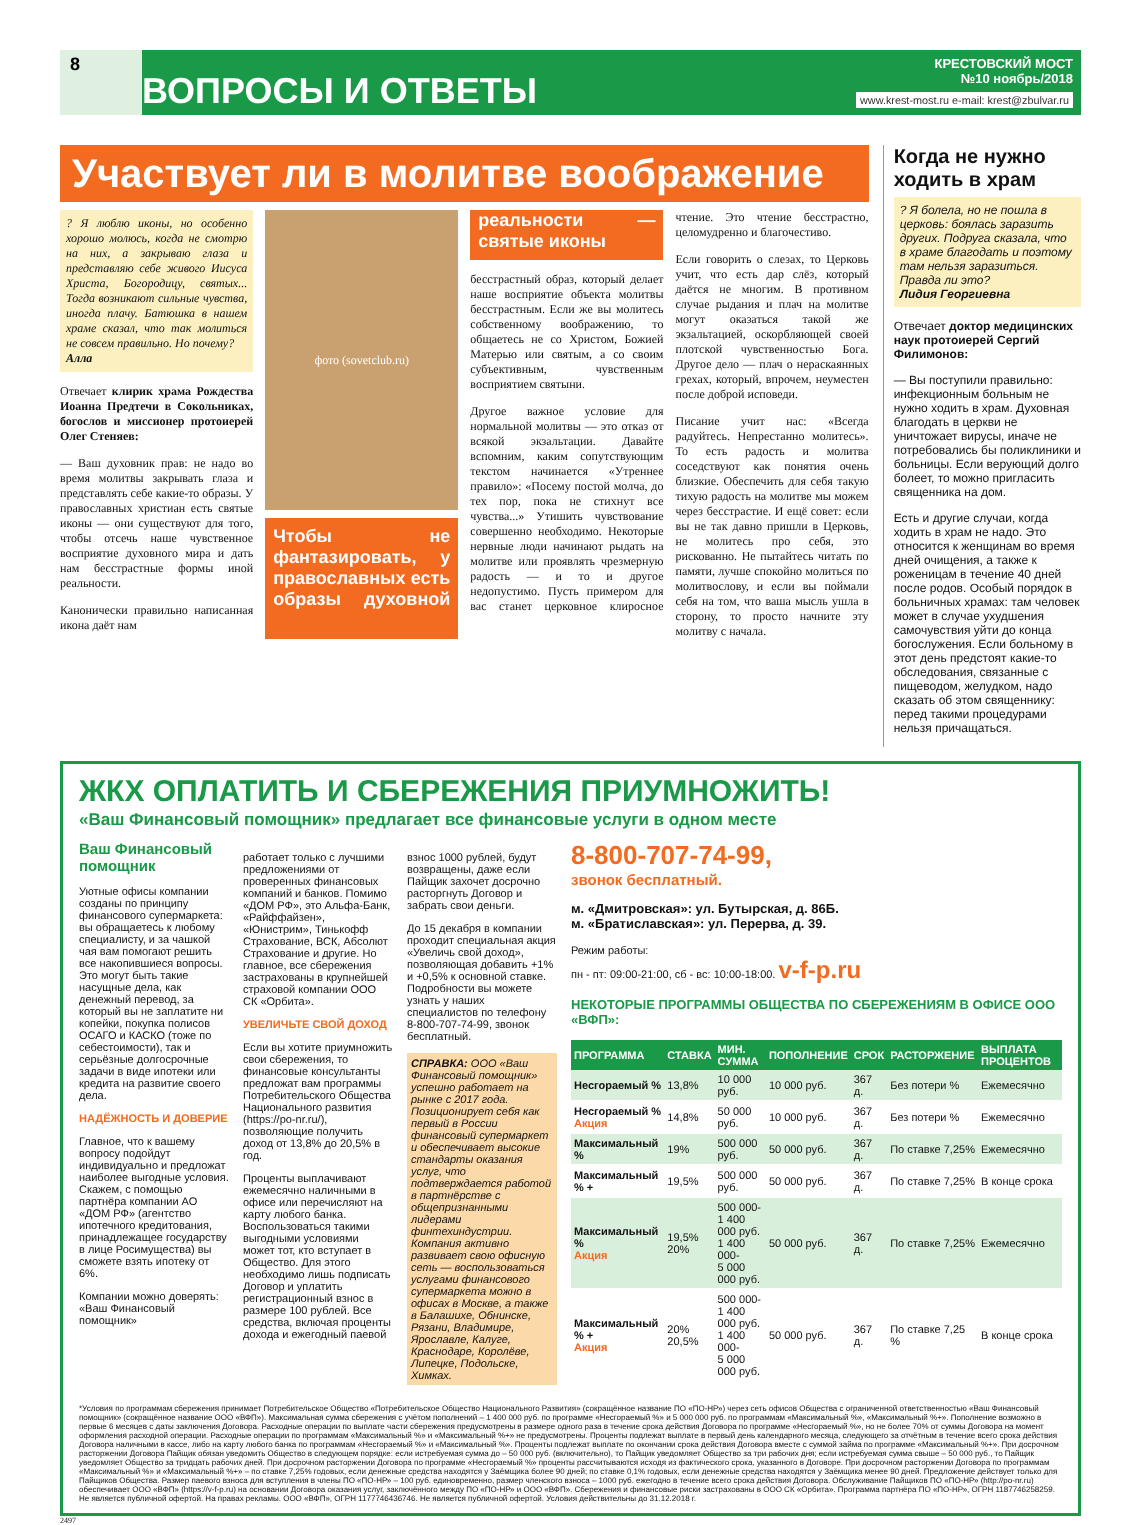8
ВОПРОСЫ И ОТВЕТЫ
КРЕСТОВСКИЙ МОСТ
№10 ноябрь/2018
www.krest-most.ru e-mail: krest@zbulvar.ru
Участвует ли в молитве воображение
? Я люблю иконы, но особенно хорошо молюсь, когда не смотрю на них, а закрываю глаза и представляю себе живого Иисуса Христа, Богородицу, святых... Тогда возникают сильные чувства, иногда плачу. Батюшка в нашем храме сказал, что так молиться не совсем правильно. Но почему?
Алла
Отвечает клирик храма Рождества Иоанна Предтечи в Сокольниках, богослов и миссионер протоиерей Олег Стеняев:
— Ваш духовник прав: не надо во время молитвы закрывать глаза и представлять себе какие-то образы. У православных христиан есть святые иконы — они существуют для того, чтобы отсечь наше чувственное восприятие духовного мира и дать нам бесстрастные формы иной реальности.
Канонически правильно написанная икона даёт нам
фото (sovetclub.ru)
Чтобы не фантазировать, у православных есть образы духовной реальности — святые иконы
бесстрастный образ, который делает наше восприятие объекта молитвы бесстрастным. Если же вы молитесь собственному воображению, то общаетесь не со Христом, Божией Матерью или святым, а со своим субъективным, чувственным восприятием святыни.
Другое важное условие для нормальной молитвы — это отказ от всякой экзальтации. Давайте вспомним, каким сопутствующим текстом начинается «Утреннее правило»: «Посему постой молча, до тех пор, пока не стихнут все чувства...» Утишить чувствование совершенно необходимо. Некоторые нервные люди начинают рыдать на молитве или проявлять чрезмерную радость — и то и другое недопустимо. Пусть примером для вас станет церковное клиросное чтение. Это чтение бесстрастно, целомудренно и благочестиво.
Если говорить о слезах, то Церковь учит, что есть дар слёз, который даётся не многим. В противном случае рыдания и плач на молитве могут оказаться такой же экзальтацией, оскорбляющей своей плотской чувственностью Бога. Другое дело — плач о нераскаянных грехах, который, впрочем, неуместен после доброй исповеди.
Писание учит нас: «Всегда радуйтесь. Непрестанно молитесь». То есть радость и молитва соседствуют как понятия очень близкие. Обеспечить для себя такую тихую радость на молитве мы можем через бесстрастие. И ещё совет: если вы не так давно пришли в Церковь, не молитесь про себя, это рискованно. Не пытайтесь читать по памяти, лучше спокойно молиться по молитвослову, и если вы поймали себя на том, что ваша мысль ушла в сторону, то просто начните эту молитву с начала.
Когда не нужно ходить в храм
? Я болела, но не пошла в церковь: боялась заразить других. Подруга сказала, что в храме благодать и поэтому там нельзя заразиться. Правда ли это?
Лидия Георгиевна
Отвечает доктор медицинских наук протоиерей Сергий Филимонов:
— Вы поступили правильно: инфекционным больным не нужно ходить в храм. Духовная благодать в церкви не уничтожает вирусы, иначе не потребовались бы поликлиники и больницы. Если верующий долго болеет, то можно пригласить священника на дом.
Есть и другие случаи, когда ходить в храм не надо. Это относится к женщинам во время дней очищения, а также к роженицам в течение 40 дней после родов. Особый порядок в больничных храмах: там человек может в случае ухудшения самочувствия уйти до конца богослужения. Если больному в этот день предстоят какие-то обследования, связанные с пищеводом, желудком, надо сказать об этом священнику: перед такими процедурами нельзя причащаться.
ЖКХ ОПЛАТИТЬ И СБЕРЕЖЕНИЯ ПРИУМНОЖИТЬ!
«Ваш Финансовый помощник» предлагает все финансовые услуги в одном месте
Ваш Финансовый помощник
Уютные офисы компании созданы по принципу финансового супермаркета: вы обращаетесь к любому специалисту, и за чашкой чая вам помогают решить все накопившиеся вопросы. Это могут быть такие насущные дела, как денежный перевод, за который вы не заплатите ни копейки, покупка полисов ОСАГО и КАСКО (тоже по себестоимости), так и серьёзные долгосрочные задачи в виде ипотеки или кредита на развитие своего дела.
НАДЁЖНОСТЬ И ДОВЕРИЕ
Главное, что к вашему вопросу подойдут индивидуально и предложат наиболее выгодные условия. Скажем, с помощью партнёра компании АО «ДОМ РФ» (агентство ипотечного кредитования, принадлежащее государству в лице Росимущества) вы сможете взять ипотеку от 6%.
Компании можно доверять: «Ваш Финансовый помощник»
работает только с лучшими предложениями от проверенных финансовых компаний и банков. Помимо «ДОМ РФ», это Альфа-Банк, «Райффайзен», «Юнистрим», Тинькофф Страхование, ВСК, Абсолют Страхование и другие. Но главное, все сбережения застрахованы в крупнейшей страховой компании ООО СК «Орбита».
УВЕЛИЧЬТЕ СВОЙ ДОХОД
Если вы хотите приумножить свои сбережения, то финансовые консультанты предложат вам программы Потребительского Общества Национального развития (https://po-nr.ru/), позволяющие получить доход от 13,8% до 20,5% в год.
Проценты выплачивают ежемесячно наличными в офисе или перечисляют на карту любого банка. Воспользоваться такими выгодными условиями может тот, кто вступает в Общество. Для этого необходимо лишь подписать Договор и уплатить регистрационный взнос в размере 100 рублей. Все средства, включая проценты дохода и ежегодный паевой
взнос 1000 рублей, будут возвращены, даже если Пайщик захочет досрочно расторгнуть Договор и забрать свои деньги.
До 15 декабря в компании проходит специальная акция «Увеличь свой доход», позволяющая добавить +1% и +0,5% к основной ставке. Подробности вы можете узнать у наших специалистов по телефону 8-800-707-74-99, звонок бесплатный.
СПРАВКА: ООО «Ваш Финансовый помощник» успешно работает на рынке с 2017 года. Позиционирует себя как первый в России финансовый супермаркет и обеспечивает высокие стандарты оказания услуг, что подтверждается работой в партнёрстве с общепризнанными лидерами финтехиндустрии. Компания активно развивает свою офисную сеть — воспользоваться услугами финансового супермаркета можно в офисах в Москве, а также в Балашихе, Обнинске, Рязани, Владимире, Ярославле, Калуге, Краснодаре, Королёве, Липецке, Подольске, Химках.
8-800-707-74-99,
звонок бесплатный.
м. «Дмитровская»: ул. Бутырская, д. 86Б.
м. «Братиславская»: ул. Перерва, д. 39.
Режим работы:
пн - пт: 09:00-21:00, сб - вс: 10:00-18:00. v-f-p.ru
НЕКОТОРЫЕ ПРОГРАММЫ ОБЩЕСТВА ПО СБЕРЕЖЕНИЯМ В ОФИСЕ ООО «ВФП»:
| ПРОГРАММА | СТАВКА | МИН. СУММА | ПОПОЛНЕНИЕ | СРОК | РАСТОРЖЕНИЕ | ВЫПЛАТА ПРОЦЕНТОВ |
| --- | --- | --- | --- | --- | --- | --- |
| Несгораемый % | 13,8% | 10 000 руб. | 10 000 руб. | 367 д. | Без потери % | Ежемесячно |
| Несгораемый % Акция | 14,8% | 50 000 руб. | 10 000 руб. | 367 д. | Без потери % | Ежемесячно |
| Максимальный % | 19% | 500 000 руб. | 50 000 руб. | 367 д. | По ставке 7,25% | Ежемесячно |
| Максимальный % + | 19,5% | 500 000 руб. | 50 000 руб. | 367 д. | По ставке 7,25% | В конце срока |
| Максимальный % Акция | 19,5% 20% | 500 000- 1 400 000 руб. 1 400 000- 5 000 000 руб. | 50 000 руб. | 367 д. | По ставке 7,25% | Ежемесячно |
| Максимальный % + Акция | 20% 20,5% | 500 000- 1 400 000 руб. 1 400 000- 5 000 000 руб. | 50 000 руб. | 367 д. | По ставке 7,25 % | В конце срока |
*Условия по программам сбережения принимает Потребительское Общество «Потребительское Общество Национального Развития» (сокращённое название ПО «ПО-НР») через сеть офисов Общества с ограниченной ответственностью «Ваш Финансовый помощник» (сокращённое название ООО «ВФП»). Максимальная сумма сбережения с учётом пополнений – 1 400 000 руб. по программе «Несгораемый %» и 5 000 000 руб. по программам «Максимальный %», «Максимальный %+». Пополнение возможно в первые 6 месяцев с даты заключения Договора. Расходные операции по выплате части сбережения предусмотрены в размере одного раза в течение срока действия Договора по программе «Несгораемый %», но не более 70% от суммы Договора на момент оформления расходной операции. Расходные операции по программам «Максимальный %» и «Максимальный %+» не предусмотрены. Проценты подлежат выплате в первый день календарного месяца, следующего за отчётным в течение всего срока действия Договора наличными в кассе, либо на карту любого банка по программам «Несгораемый %» и «Максимальный %». Проценты подлежат выплате по окончании срока действия Договора вместе с суммой займа по программе «Максимальный %+». При досрочном расторжении Договора Пайщик обязан уведомить Общество в следующем порядке: если истребуемая сумма до – 50 000 руб. (включительно), то Пайщик уведомляет Общество за три рабочих дня; если истребуемая сумма свыше – 50 000 руб., то Пайщик уведомляет Общество за тридцать рабочих дней. При досрочном расторжении Договора по программе «Несгораемый %» проценты рассчитываются исходя из фактического срока, указанного в Договоре. При досрочном расторжении Договора по программам «Максимальный %» и «Максимальный %+» – по ставке 7,25% годовых, если денежные средства находятся у Заёмщика более 90 дней; по ставке 0,1% годовых, если денежные средства находятся у Заёмщика менее 90 дней. Предложение действует только для Пайщиков Общества. Размер паевого взноса для вступления в члены ПО «ПО-НР» – 100 руб. единовременно, размер членского взноса – 1000 руб. ежегодно в течение всего срока действия Договора. Обслуживание Пайщиков ПО «ПО-НР» (http://po-nr.ru) обеспечивает ООО «ВФП» (https://v-f-p.ru) на основании Договора оказания услуг, заключённого между ПО «ПО-НР» и ООО «ВФП». Сбережения и финансовые риски застрахованы в ООО СК «Орбита». Программа партнёра ПО «ПО-НР», ОГРН 1187746258259. Не является публичной офертой. На правах рекламы. ООО «ВФП», ОГРН 1177746436746. Не является публичной офертой. Условия действительны до 31.12.2018 г.
2497